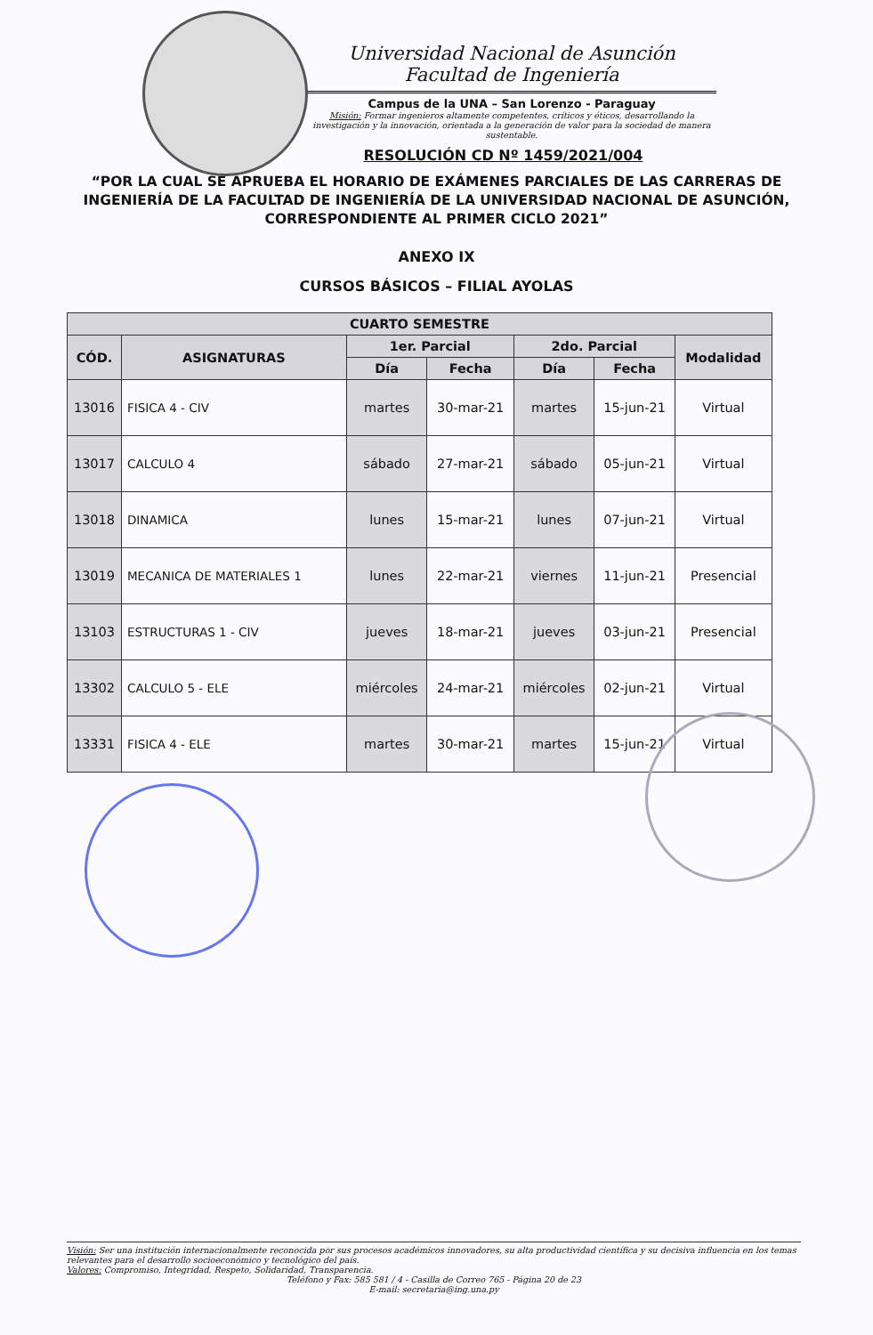Universidad Nacional de Asunción
Facultad de Ingeniería
Campus de la UNA – San Lorenzo - Paraguay
Misión: Formar ingenieros altamente competentes, críticos y éticos, desarrollando la investigación y la innovación, orientada a la generación de valor para la sociedad de manera sustentable.
RESOLUCIÓN CD Nº 1459/2021/004
“POR LA CUAL SE APRUEBA EL HORARIO DE EXÁMENES PARCIALES DE LAS CARRERAS DE INGENIERÍA DE LA FACULTAD DE INGENIERÍA DE LA UNIVERSIDAD NACIONAL DE ASUNCIÓN, CORRESPONDIENTE AL PRIMER CICLO 2021”
ANEXO IX
CURSOS BÁSICOS – FILIAL AYOLAS
| CUARTO SEMESTRE | | | | | | |
| --- | --- | --- | --- | --- | --- | --- |
| CÓD. | ASIGNATURAS | 1er. Parcial | | 2do. Parcial | | Modalidad |
| | | Día | Fecha | Día | Fecha | |
| 13016 | FISICA 4 - CIV | martes | 30-mar-21 | martes | 15-jun-21 | Virtual |
| 13017 | CALCULO 4 | sábado | 27-mar-21 | sábado | 05-jun-21 | Virtual |
| 13018 | DINAMICA | lunes | 15-mar-21 | lunes | 07-jun-21 | Virtual |
| 13019 | MECANICA DE MATERIALES 1 | lunes | 22-mar-21 | viernes | 11-jun-21 | Presencial |
| 13103 | ESTRUCTURAS 1 - CIV | jueves | 18-mar-21 | jueves | 03-jun-21 | Presencial |
| 13302 | CALCULO 5 - ELE | miércoles | 24-mar-21 | miércoles | 02-jun-21 | Virtual |
| 13331 | FISICA 4 - ELE | martes | 30-mar-21 | martes | 15-jun-21 | Virtual |
Visión: Ser una institución internacionalmente reconocida por sus procesos académicos innovadores, su alta productividad científica y su decisiva influencia en los temas relevantes para el desarrollo socioeconómico y tecnológico del país.
Valores: Compromiso, Integridad, Respeto, Solidaridad, Transparencia.
Teléfono y Fax: 585 581 / 4 - Casilla de Correo 765 - Página 20 de 23
E-mail: secretaria@ing.una.py